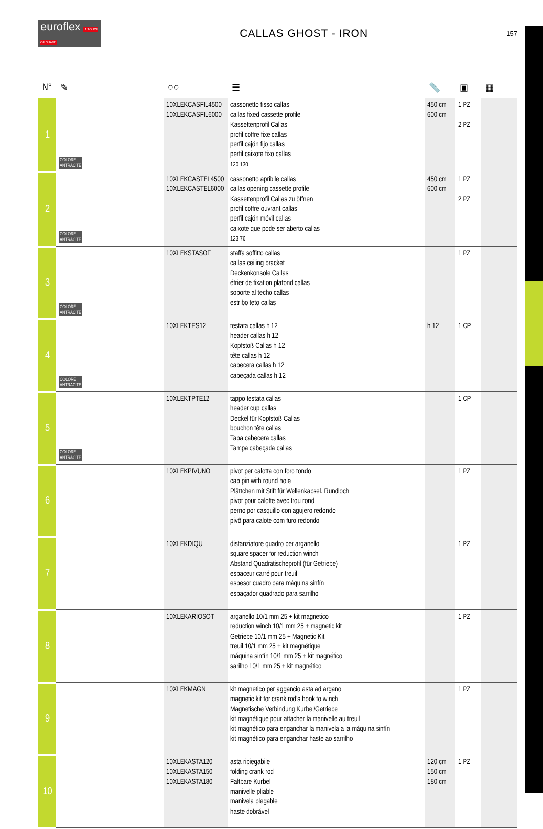euroflex A TOUCH OF SHADE
CALLAS GHOST - IRON
157
| N° | ✎ | ○○ | ☰ | 📏 | ▣ | ▦ |
| --- | --- | --- | --- | --- | --- | --- |
| 1 | COLORE ANTRACITE | 10XLEKCASFIL4500 10XLEKCASFIL6000 | cassonetto fisso callas callas fixed cassette profile Kassettenprofil Callas profil coffre fixe callas perfil cajón fijo callas perfil caixote fixo callas 120 130 | 450 cm 600 cm | 1 PZ 2 PZ | |
| 2 | COLORE ANTRACITE | 10XLEKCASTEL4500 10XLEKCASTEL6000 | cassonetto apribile callas callas opening cassette profile Kassettenprofil Callas zu öffnen profil coffre ouvrant callas perfil cajón móvil callas caixote que pode ser aberto callas 123 76 | 450 cm 600 cm | 1 PZ 2 PZ | |
| 3 | COLORE ANTRACITE | 10XLEKSTASOF | staffa soffitto callas callas ceiling bracket Deckenkonsole Callas étrier de fixation plafond callas soporte al techo callas estribo teto callas | | 1 PZ | |
| 4 | COLORE ANTRACITE | 10XLEKTES12 | testata callas h 12 header callas h 12 Kopfstoß Callas h 12 tête callas h 12 cabecera callas h 12 cabeçada callas h 12 | h 12 | 1 CP | |
| 5 | COLORE ANTRACITE | 10XLEKTPTE12 | tappo testata callas header cup callas Deckel für Kopfstoß Callas bouchon tête callas Tapa cabecera callas Tampa cabeçada callas | | 1 CP | |
| 6 | | 10XLEKPIVUNO | pivot per calotta con foro tondo cap pin with round hole Plättchen mit Stift für Wellenkapsel. Rundloch pivot pour calotte avec trou rond perno por casquillo con agujero redondo pivô para calote com furo redondo | | 1 PZ | |
| 7 | | 10XLEKDIQU | distanziatore quadro per arganello square spacer for reduction winch Abstand Quadratischeprofil (für Getriebe) espaceur carré pour treuil espesor cuadro para máquina sinfín espaçador quadrado para sarrilho | | 1 PZ | |
| 8 | | 10XLEKARIOSOT | arganello 10/1 mm 25 + kit magnetico reduction winch 10/1 mm 25 + magnetic kit Getriebe 10/1 mm 25 + Magnetic Kit treuil 10/1 mm 25 + kit magnétique máquina sinfín 10/1 mm 25 + kit magnético sarilho 10/1 mm 25 + kit magnético | | 1 PZ | |
| 9 | | 10XLEKMAGN | kit magnetico per aggancio asta ad argano magnetic kit for crank rod’s hook to winch Magnetische Verbindung Kurbel/Getriebe kit magnétique pour attacher la manivelle au treuil kit magnético para enganchar la manivela a la máquina sinfín kit magnético para enganchar haste ao sarrilho | | 1 PZ | |
| 10 | | 10XLEKASTA120 10XLEKASTA150 10XLEKASTA180 | asta ripiegabile folding crank rod Faltbare Kurbel manivelle pliable manivela plegable haste dobrável | 120 cm 150 cm 180 cm | 1 PZ | |